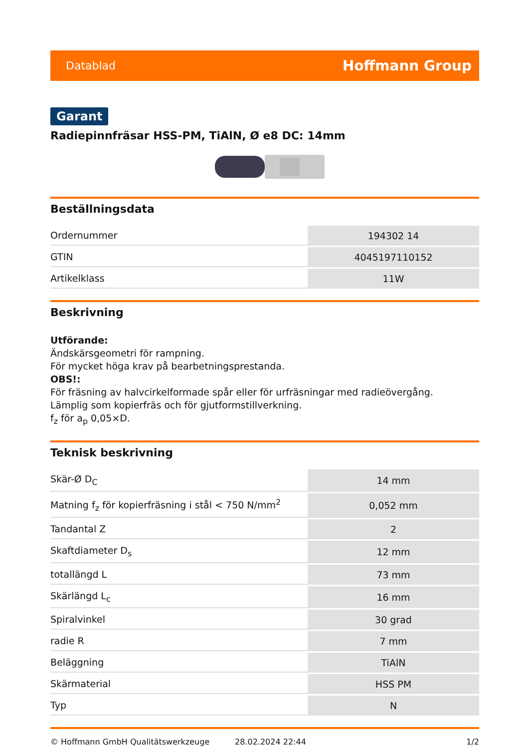Datablad Hoffmann Group
Garant
Radiepinnfräsar HSS-PM, TiAlN, Ø e8 DC: 14mm
Beställningsdata
| Ordernummer | 194302 14 |
| GTIN | 4045197110152 |
| Artikelklass | 11W |
Beskrivning
Utförande:
Ändskärsgeometri för rampning.
För mycket höga krav på bearbetningsprestanda.
OBS!:
För fräsning av halvcirkelformade spår eller för urfräsningar med radieövergång.
Lämplig som kopierfräs och för gjutformstillverkning.
f<sub>z</sub> för a<sub>p</sub> 0,05×D.
Teknisk beskrivning
| Skär-Ø D<sub>C</sub> | 14 mm |
| Matning f<sub>z</sub> för kopierfräsning i stål < 750 N/mm<sup>2</sup> | 0,052 mm |
| Tandantal Z | 2 |
| Skaftdiameter D<sub>s</sub> | 12 mm |
| totallängd L | 73 mm |
| Skärlängd L<sub>c</sub> | 16 mm |
| Spiralvinkel | 30 grad |
| radie R | 7 mm |
| Beläggning | TiAlN |
| Skärmaterial | HSS PM |
| Typ | N |
© Hoffmann GmbH Qualitätswerkzeuge 28.02.2024 22:44 1/2